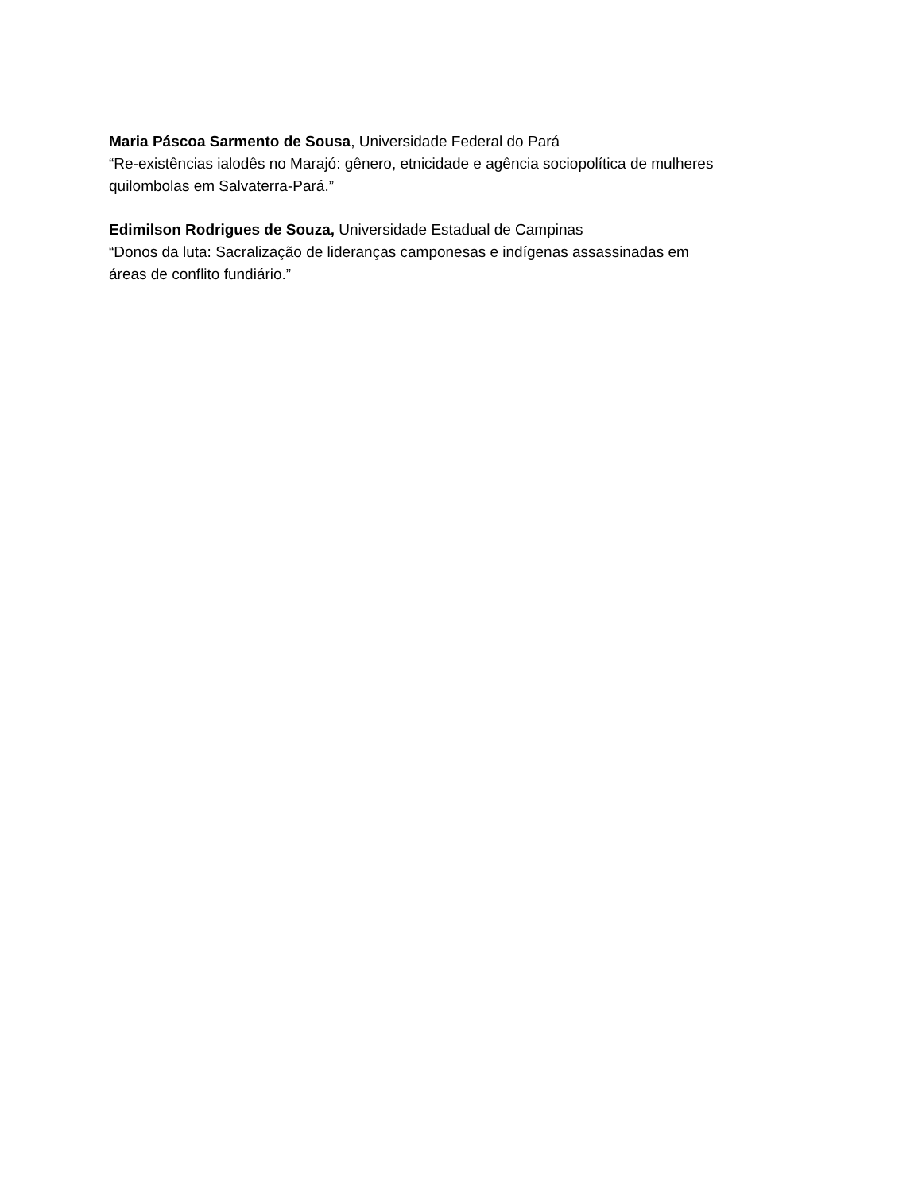Maria Páscoa Sarmento de Sousa, Universidade Federal do Pará
“Re-existências ialodês no Marajó: gênero, etnicidade e agência sociopolítica de mulheres
quilombolas em Salvaterra-Pará.”
Edimilson Rodrigues de Souza, Universidade Estadual de Campinas
“Donos da luta: Sacralização de lideranças camponesas e indígenas assassinadas em
áreas de conflito fundiário.”